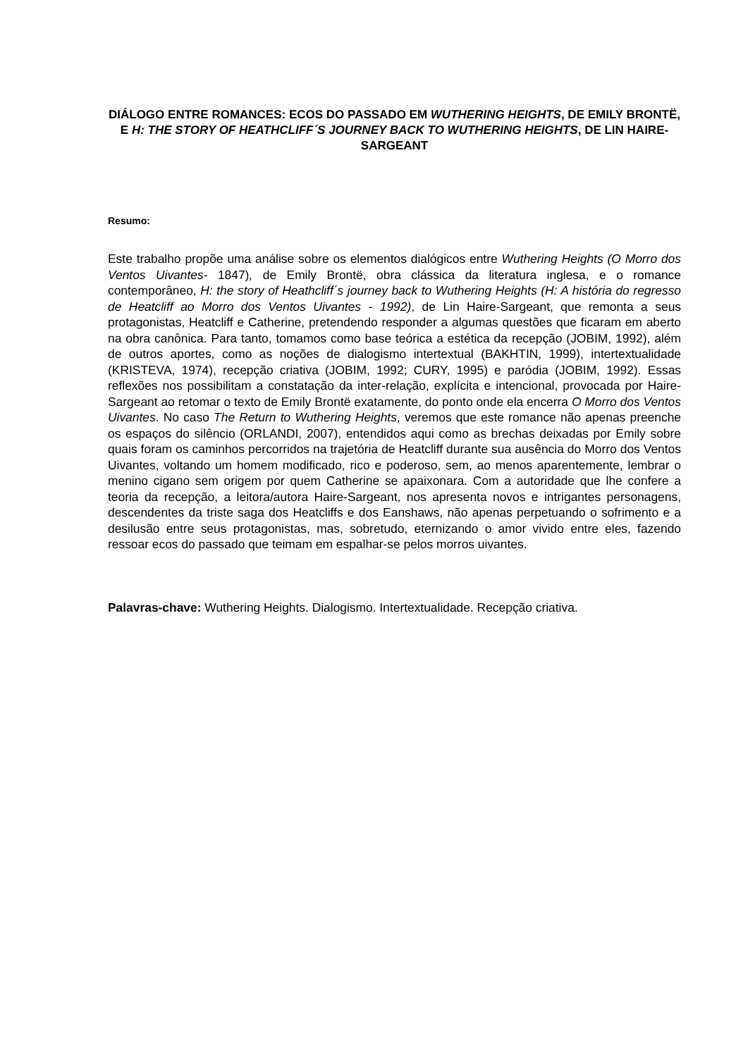DIÁLOGO ENTRE ROMANCES: ECOS DO PASSADO EM WUTHERING HEIGHTS, DE EMILY BRONTË, E H: THE STORY OF HEATHCLIFF´S JOURNEY BACK TO WUTHERING HEIGHTS, DE LIN HAIRE-SARGEANT
Resumo:
Este trabalho propõe uma análise sobre os elementos dialógicos entre Wuthering Heights (O Morro dos Ventos Uivantes- 1847), de Emily Brontë, obra clássica da literatura inglesa, e o romance contemporâneo, H: the story of Heathcliff´s journey back to Wuthering Heights (H: A história do regresso de Heatcliff ao Morro dos Ventos Uivantes - 1992), de Lin Haire-Sargeant, que remonta a seus protagonistas, Heatcliff e Catherine, pretendendo responder a algumas questões que ficaram em aberto na obra canônica. Para tanto, tomamos como base teórica a estética da recepção (JOBIM, 1992), além de outros aportes, como as noções de dialogismo intertextual (BAKHTIN, 1999), intertextualidade (KRISTEVA, 1974), recepção criativa (JOBIM, 1992; CURY, 1995) e paródia (JOBIM, 1992). Essas reflexões nos possibilitam a constatação da inter-relação, explícita e intencional, provocada por Haire-Sargeant ao retomar o texto de Emily Brontë exatamente, do ponto onde ela encerra O Morro dos Ventos Uivantes. No caso The Return to Wuthering Heights, veremos que este romance não apenas preenche os espaços do silêncio (ORLANDI, 2007), entendidos aqui como as brechas deixadas por Emily sobre quais foram os caminhos percorridos na trajetória de Heatcliff durante sua ausência do Morro dos Ventos Uivantes, voltando um homem modificado, rico e poderoso, sem, ao menos aparentemente, lembrar o menino cigano sem origem por quem Catherine se apaixonara. Com a autoridade que lhe confere a teoria da recepção, a leitora/autora Haire-Sargeant, nos apresenta novos e intrigantes personagens, descendentes da triste saga dos Heatcliffs e dos Eanshaws, não apenas perpetuando o sofrimento e a desilusão entre seus protagonistas, mas, sobretudo, eternizando o amor vivido entre eles, fazendo ressoar ecos do passado que teimam em espalhar-se pelos morros uivantes.
Palavras-chave: Wuthering Heights. Dialogismo. Intertextualidade. Recepção criativa.